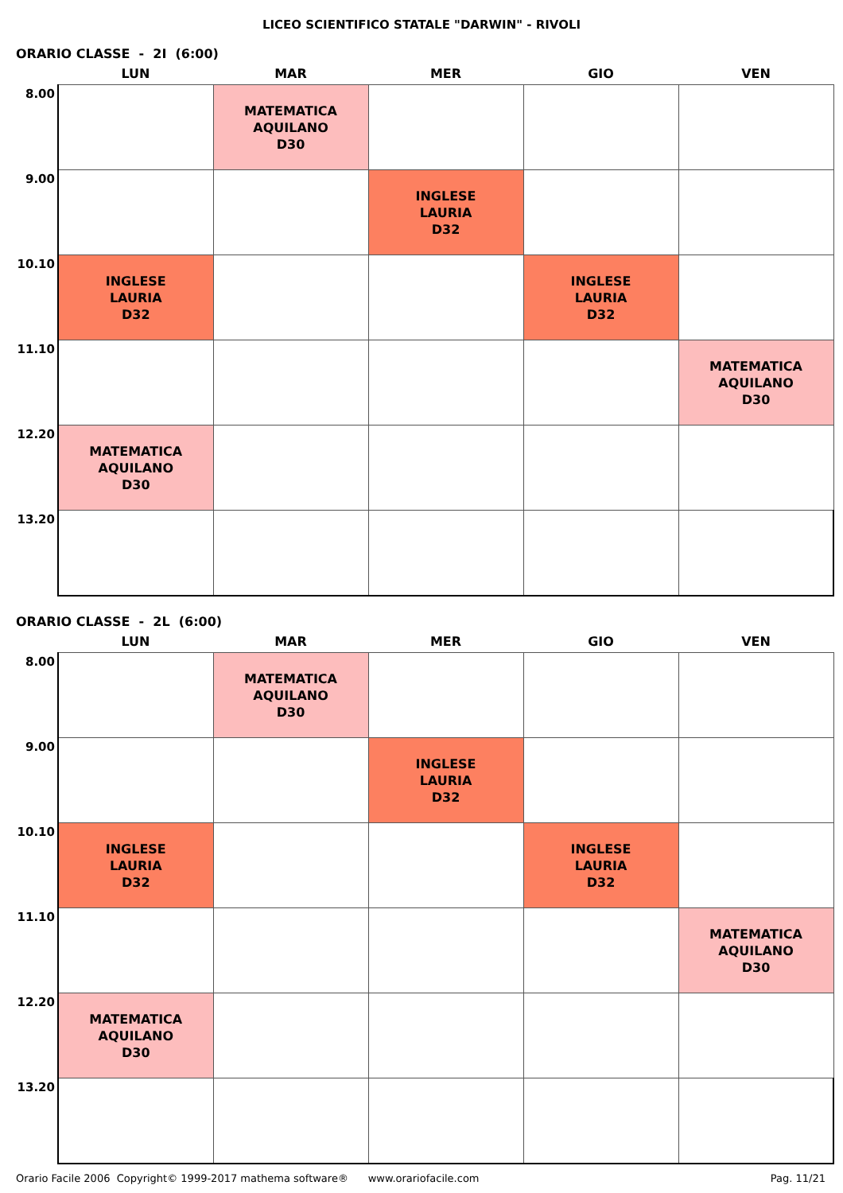LICEO SCIENTIFICO STATALE "DARWIN" - RIVOLI
ORARIO CLASSE - 2I (6:00)
| | LUN | MAR | MER | GIO | VEN |
| --- | --- | --- | --- | --- | --- |
| 8.00 | | MATEMATICA AQUILANO D30 | | | |
| 9.00 | | | INGLESE LAURIA D32 | | |
| 10.10 | INGLESE LAURIA D32 | | | INGLESE LAURIA D32 | |
| 11.10 | | | | | MATEMATICA AQUILANO D30 |
| 12.20 | MATEMATICA AQUILANO D30 | | | | |
| 13.20 | | | | | |
ORARIO CLASSE - 2L (6:00)
| | LUN | MAR | MER | GIO | VEN |
| --- | --- | --- | --- | --- | --- |
| 8.00 | | MATEMATICA AQUILANO D30 | | | |
| 9.00 | | | INGLESE LAURIA D32 | | |
| 10.10 | INGLESE LAURIA D32 | | | INGLESE LAURIA D32 | |
| 11.10 | | | | | MATEMATICA AQUILANO D30 |
| 12.20 | MATEMATICA AQUILANO D30 | | | | |
| 13.20 | | | | | |
Orario Facile 2006 Copyright© 1999-2017 mathema software® www.orariofacile.com Pag. 11/21